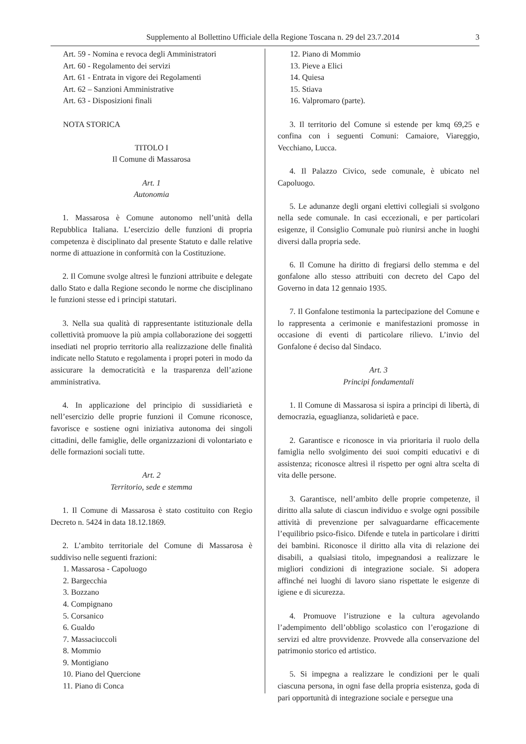Supplemento al Bollettino Ufficiale della Regione Toscana n. 29 del 23.7.2014 3
Art. 59 - Nomina e revoca degli Amministratori
Art. 60 - Regolamento dei servizi
Art. 61 - Entrata in vigore dei Regolamenti
Art. 62 – Sanzioni Amministrative
Art. 63 - Disposizioni finali
NOTA STORICA
TITOLO I
Il Comune di Massarosa
Art. 1
Autonomia
1. Massarosa è Comune autonomo nell’unità della Repubblica Italiana. L’esercizio delle funzioni di propria competenza è disciplinato dal presente Statuto e dalle relative norme di attuazione in conformità con la Costituzione.
2. Il Comune svolge altresì le funzioni attribuite e delegate dallo Stato e dalla Regione secondo le norme che disciplinano le funzioni stesse ed i principi statutari.
3. Nella sua qualità di rappresentante istituzionale della collettività promuove la più ampia collaborazione dei soggetti insediati nel proprio territorio alla realizzazione delle finalità indicate nello Statuto e regolamenta i propri poteri in modo da assicurare la democraticità e la trasparenza dell’azione amministrativa.
4. In applicazione del principio di sussidiarietà e nell’esercizio delle proprie funzioni il Comune riconosce, favorisce e sostiene ogni iniziativa autonoma dei singoli cittadini, delle famiglie, delle organizzazioni di volontariato e delle formazioni sociali tutte.
Art. 2
Territorio, sede e stemma
1. Il Comune di Massarosa è stato costituito con Regio Decreto n. 5424 in data 18.12.1869.
2. L’ambito territoriale del Comune di Massarosa è suddiviso nelle seguenti frazioni:
1. Massarosa - Capoluogo
2. Bargecchia
3. Bozzano
4. Compignano
5. Corsanico
6. Gualdo
7. Massaciuccoli
8. Mommio
9. Montigiano
10. Piano del Quercione
11. Piano di Conca
12. Piano di Mommio
13. Pieve a Elici
14. Quiesa
15. Stiava
16. Valpromaro (parte).
3. Il territorio del Comune si estende per kmq 69,25 e confina con i seguenti Comuni: Camaiore, Viareggio, Vecchiano, Lucca.
4. Il Palazzo Civico, sede comunale, è ubicato nel Capoluogo.
5. Le adunanze degli organi elettivi collegiali si svolgono nella sede comunale. In casi eccezionali, e per particolari esigenze, il Consiglio Comunale può riunirsi anche in luoghi diversi dalla propria sede.
6. Il Comune ha diritto di fregiarsi dello stemma e del gonfalone allo stesso attribuiti con decreto del Capo del Governo in data 12 gennaio 1935.
7. Il Gonfalone testimonia la partecipazione del Comune e lo rappresenta a cerimonie e manifestazioni promosse in occasione di eventi di particolare rilievo. L’invio del Gonfalone é deciso dal Sindaco.
Art. 3
Principi fondamentali
1. Il Comune di Massarosa si ispira a principi di libertà, di democrazia, eguaglianza, solidarietà e pace.
2. Garantisce e riconosce in via prioritaria il ruolo della famiglia nello svolgimento dei suoi compiti educativi e di assistenza; riconosce altresì il rispetto per ogni altra scelta di vita delle persone.
3. Garantisce, nell’ambito delle proprie competenze, il diritto alla salute di ciascun individuo e svolge ogni possibile attività di prevenzione per salvaguardarne efficacemente l’equilibrio psico-fisico. Difende e tutela in particolare i diritti dei bambini. Riconosce il diritto alla vita di relazione dei disabili, a qualsiasi titolo, impegnandosi a realizzare le migliori condizioni di integrazione sociale. Si adopera affinché nei luoghi di lavoro siano rispettate le esigenze di igiene e di sicurezza.
4. Promuove l’istruzione e la cultura agevolando l’adempimento dell’obbligo scolastico con l’erogazione di servizi ed altre provvidenze. Provvede alla conservazione del patrimonio storico ed artistico.
5. Si impegna a realizzare le condizioni per le quali ciascuna persona, in ogni fase della propria esistenza, goda di pari opportunità di integrazione sociale e persegue una